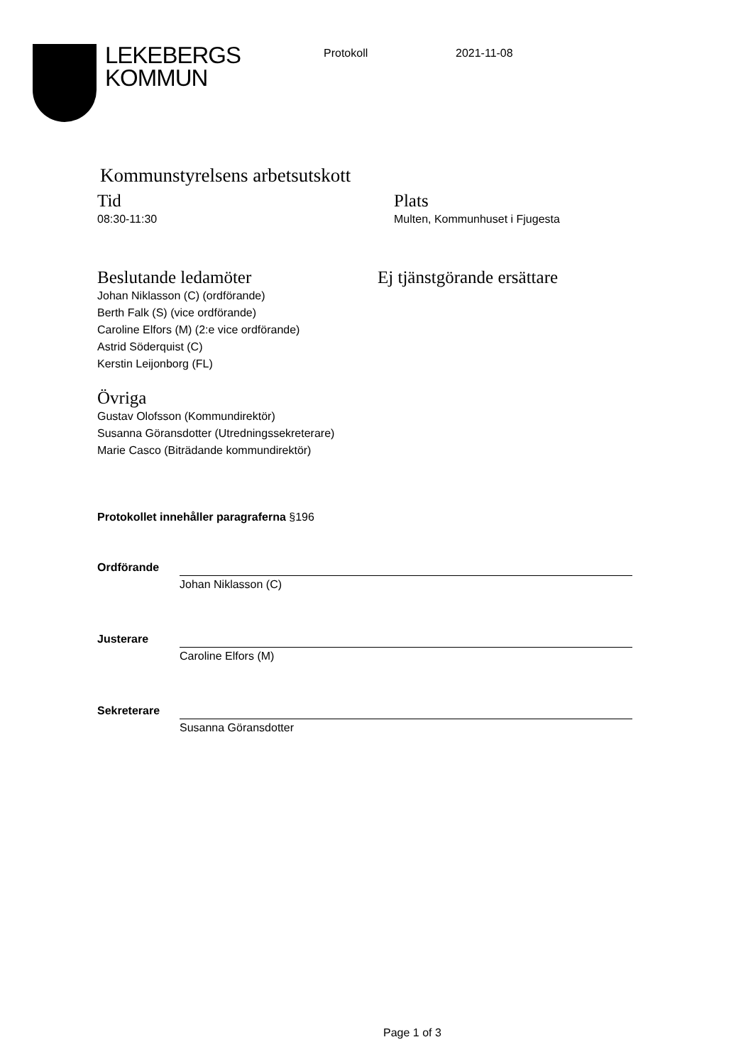LEKEBERGS
KOMMUN
Protokoll 2021-11-08
Kommunstyrelsens arbetsutskott
Tid
08:30-11:30
Plats
Multen, Kommunhuset i Fjugesta
Beslutande ledamöter
Johan Niklasson (C) (ordförande)
Berth Falk (S) (vice ordförande)
Caroline Elfors (M) (2:e vice ordförande)
Astrid Söderquist (C)
Kerstin Leijonborg (FL)
Ej tjänstgörande ersättare
Övriga
Gustav Olofsson (Kommundirektör)
Susanna Göransdotter (Utredningssekreterare)
Marie Casco (Biträdande kommundirektör)
Protokollet innehåller paragraferna §196
Ordförande
Johan Niklasson (C)
Justerare
Caroline Elfors (M)
Sekreterare
Susanna Göransdotter
Page 1 of 3